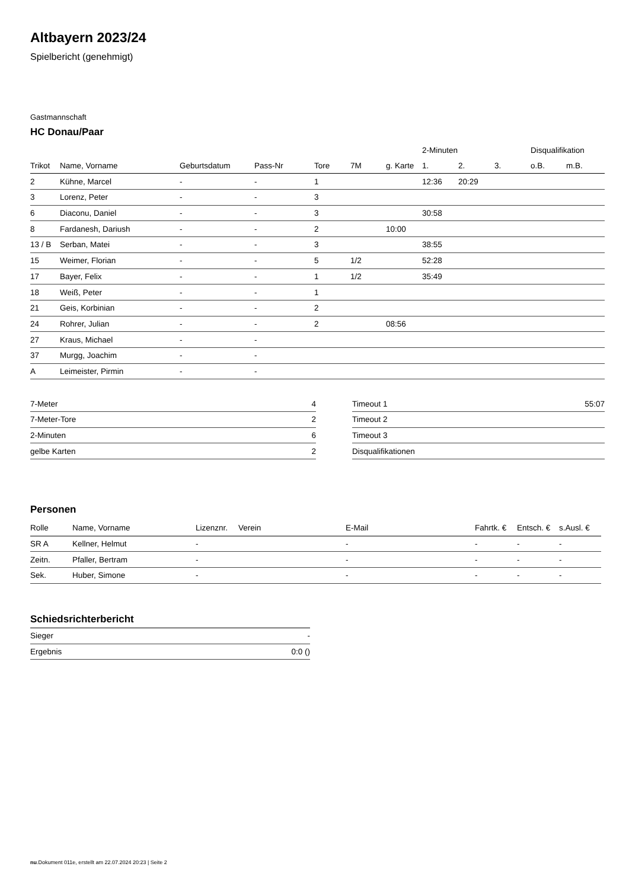Altbayern 2023/24
Spielbericht (genehmigt)
Gastmannschaft
HC Donau/Paar
| | | | | | | | 2-Minuten | | | Disqualifikation | |
| --- | --- | --- | --- | --- | --- | --- | --- | --- | --- | --- | --- |
| Trikot | Name, Vorname | Geburtsdatum | Pass-Nr | Tore | 7M | g. Karte | 1. | 2. | 3. | o.B. | m.B. |
| 2 | Kühne, Marcel | - | - | 1 | | | 12:36 | 20:29 | | | |
| 3 | Lorenz, Peter | - | - | 3 | | | | | | | |
| 6 | Diaconu, Daniel | - | - | 3 | | | 30:58 | | | | |
| 8 | Fardanesh, Dariush | - | - | 2 | | 10:00 | | | | | |
| 13 / B | Serban, Matei | - | - | 3 | | | 38:55 | | | | |
| 15 | Weimer, Florian | - | - | 5 | 1/2 | | 52:28 | | | | |
| 17 | Bayer, Felix | - | - | 1 | 1/2 | | 35:49 | | | | |
| 18 | Weiß, Peter | - | - | 1 | | | | | | | |
| 21 | Geis, Korbinian | - | - | 2 | | | | | | | |
| 24 | Rohrer, Julian | - | - | 2 | | 08:56 | | | | | |
| 27 | Kraus, Michael | - | - | | | | | | | | |
| 37 | Murgg, Joachim | - | - | | | | | | | | |
| A | Leimeister, Pirmin | - | - | | | | | | | | |
| 7-Meter | 4 |
| 7-Meter-Tore | 2 |
| 2-Minuten | 6 |
| gelbe Karten | 2 |
| Timeout 1 | 55:07 |
| Timeout 2 | |
| Timeout 3 | |
| Disqualifikationen | |
Personen
| Rolle | Name, Vorname | Lizenznr. | Verein | E-Mail | Fahrtk. € | Entsch. € | s.Ausl. € |
| --- | --- | --- | --- | --- | --- | --- | --- |
| SR A | Kellner, Helmut | - | | - | - | - | - |
| Zeitn. | Pfaller, Bertram | - | | - | - | - | - |
| Sek. | Huber, Simone | - | | - | - | - | - |
Schiedsrichterbericht
| Sieger | - |
| Ergebnis | 0:0 () |
nu.Dokument 011e, erstellt am 22.07.2024 20:23 | Seite 2